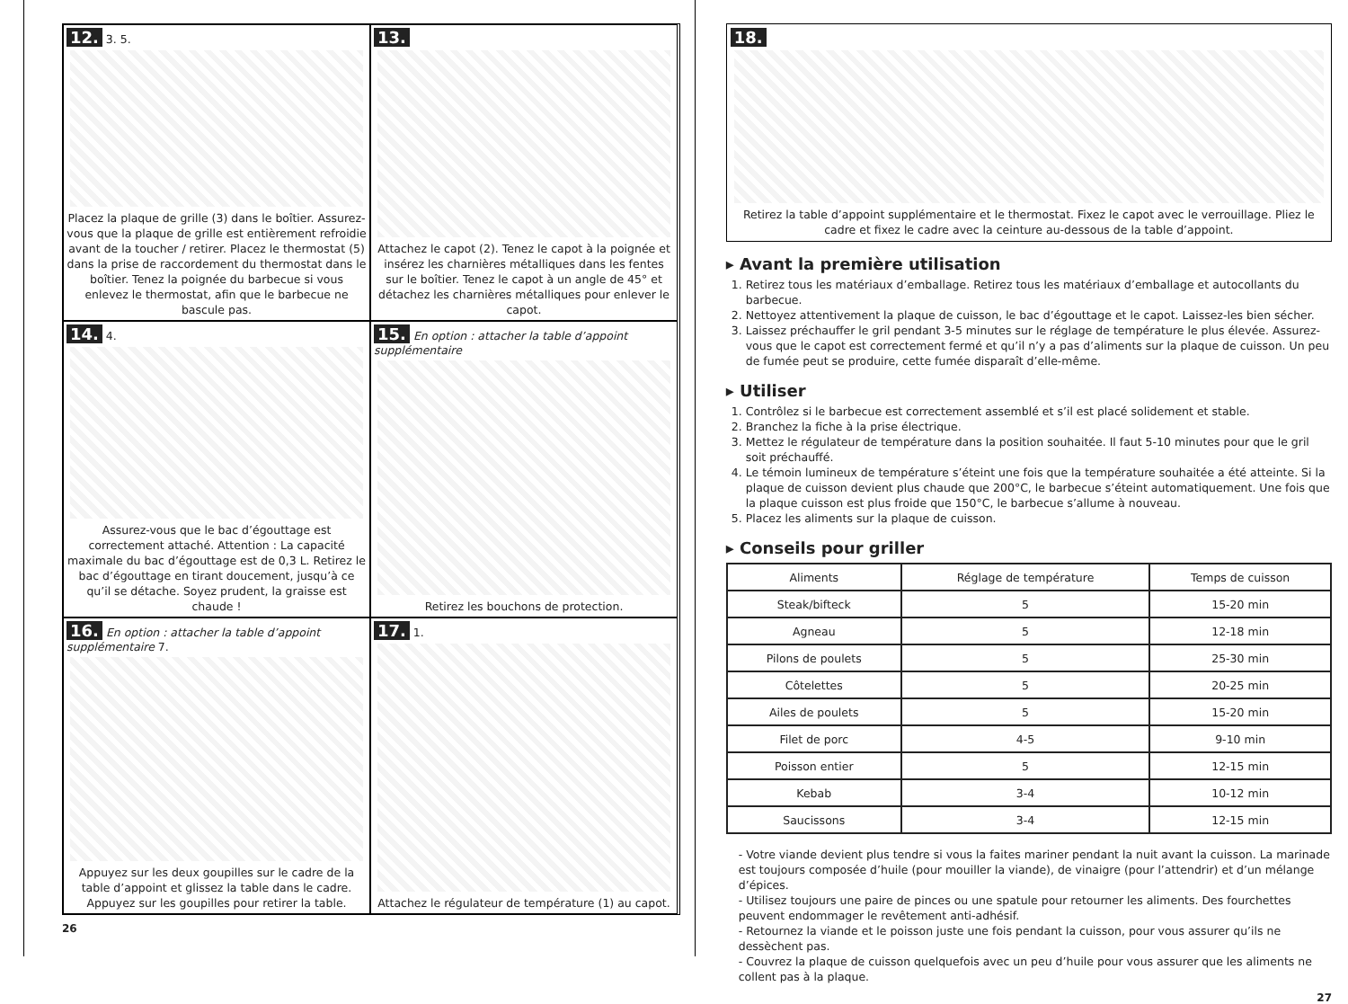12. 3. 5.
Placez la plaque de grille (3) dans le boîtier. Assurez-vous que la plaque de grille est entièrement refroidie avant de la toucher / retirer. Placez le thermostat (5) dans la prise de raccordement du thermostat dans le boîtier. Tenez la poignée du barbecue si vous enlevez le thermostat, afin que le barbecue ne bascule pas.
13.
Attachez le capot (2). Tenez le capot à la poignée et insérez les charnières métalliques dans les fentes sur le boîtier. Tenez le capot à un angle de 45° et détachez les charnières métalliques pour enlever le capot.
14. 4.
Assurez-vous que le bac d’égouttage est correctement attaché. Attention : La capacité maximale du bac d’égouttage est de 0,3 L. Retirez le bac d’égouttage en tirant doucement, jusqu’à ce qu’il se détache. Soyez prudent, la graisse est chaude !
15. En option : attacher la table d’appoint supplémentaire
Retirez les bouchons de protection.
16. En option : attacher la table d’appoint supplémentaire 7.
Appuyez sur les deux goupilles sur le cadre de la table d’appoint et glissez la table dans le cadre. Appuyez sur les goupilles pour retirer la table.
17. 1.
Attachez le régulateur de température (1) au capot.
26
18.
Retirez la table d’appoint supplémentaire et le thermostat. Fixez le capot avec le verrouillage. Pliez le cadre et fixez le cadre avec la ceinture au-dessous de la table d’appoint.
▸ Avant la première utilisation
1. Retirez tous les matériaux d’emballage. Retirez tous les matériaux d’emballage et autocollants du barbecue.
2. Nettoyez attentivement la plaque de cuisson, le bac d’égouttage et le capot. Laissez-les bien sécher.
3. Laissez préchauffer le gril pendant 3-5 minutes sur le réglage de température le plus élevée. Assurez-vous que le capot est correctement fermé et qu’il n’y a pas d’aliments sur la plaque de cuisson. Un peu de fumée peut se produire, cette fumée disparaît d’elle-même.
▸ Utiliser
1. Contrôlez si le barbecue est correctement assemblé et s’il est placé solidement et stable.
2. Branchez la fiche à la prise électrique.
3. Mettez le régulateur de température dans la position souhaitée. Il faut 5-10 minutes pour que le gril soit préchauffé.
4. Le témoin lumineux de température s’éteint une fois que la température souhaitée a été atteinte. Si la plaque de cuisson devient plus chaude que 200°C, le barbecue s’éteint automatiquement. Une fois que la plaque cuisson est plus froide que 150°C, le barbecue s’allume à nouveau.
5. Placez les aliments sur la plaque de cuisson.
▸ Conseils pour griller
| Aliments | Réglage de température | Temps de cuisson |
| --- | --- | --- |
| Steak/bifteck | 5 | 15-20 min |
| Agneau | 5 | 12-18 min |
| Pilons de poulets | 5 | 25-30 min |
| Côtelettes | 5 | 20-25 min |
| Ailes de poulets | 5 | 15-20 min |
| Filet de porc | 4-5 | 9-10 min |
| Poisson entier | 5 | 12-15 min |
| Kebab | 3-4 | 10-12 min |
| Saucissons | 3-4 | 12-15 min |
- Votre viande devient plus tendre si vous la faites mariner pendant la nuit avant la cuisson. La marinade est toujours composée d’huile (pour mouiller la viande), de vinaigre (pour l’attendrir) et d’un mélange d’épices.
- Utilisez toujours une paire de pinces ou une spatule pour retourner les aliments. Des fourchettes peuvent endommager le revêtement anti-adhésif.
- Retournez la viande et le poisson juste une fois pendant la cuisson, pour vous assurer qu’ils ne dessèchent pas.
- Couvrez la plaque de cuisson quelquefois avec un peu d’huile pour vous assurer que les aliments ne collent pas à la plaque.
27